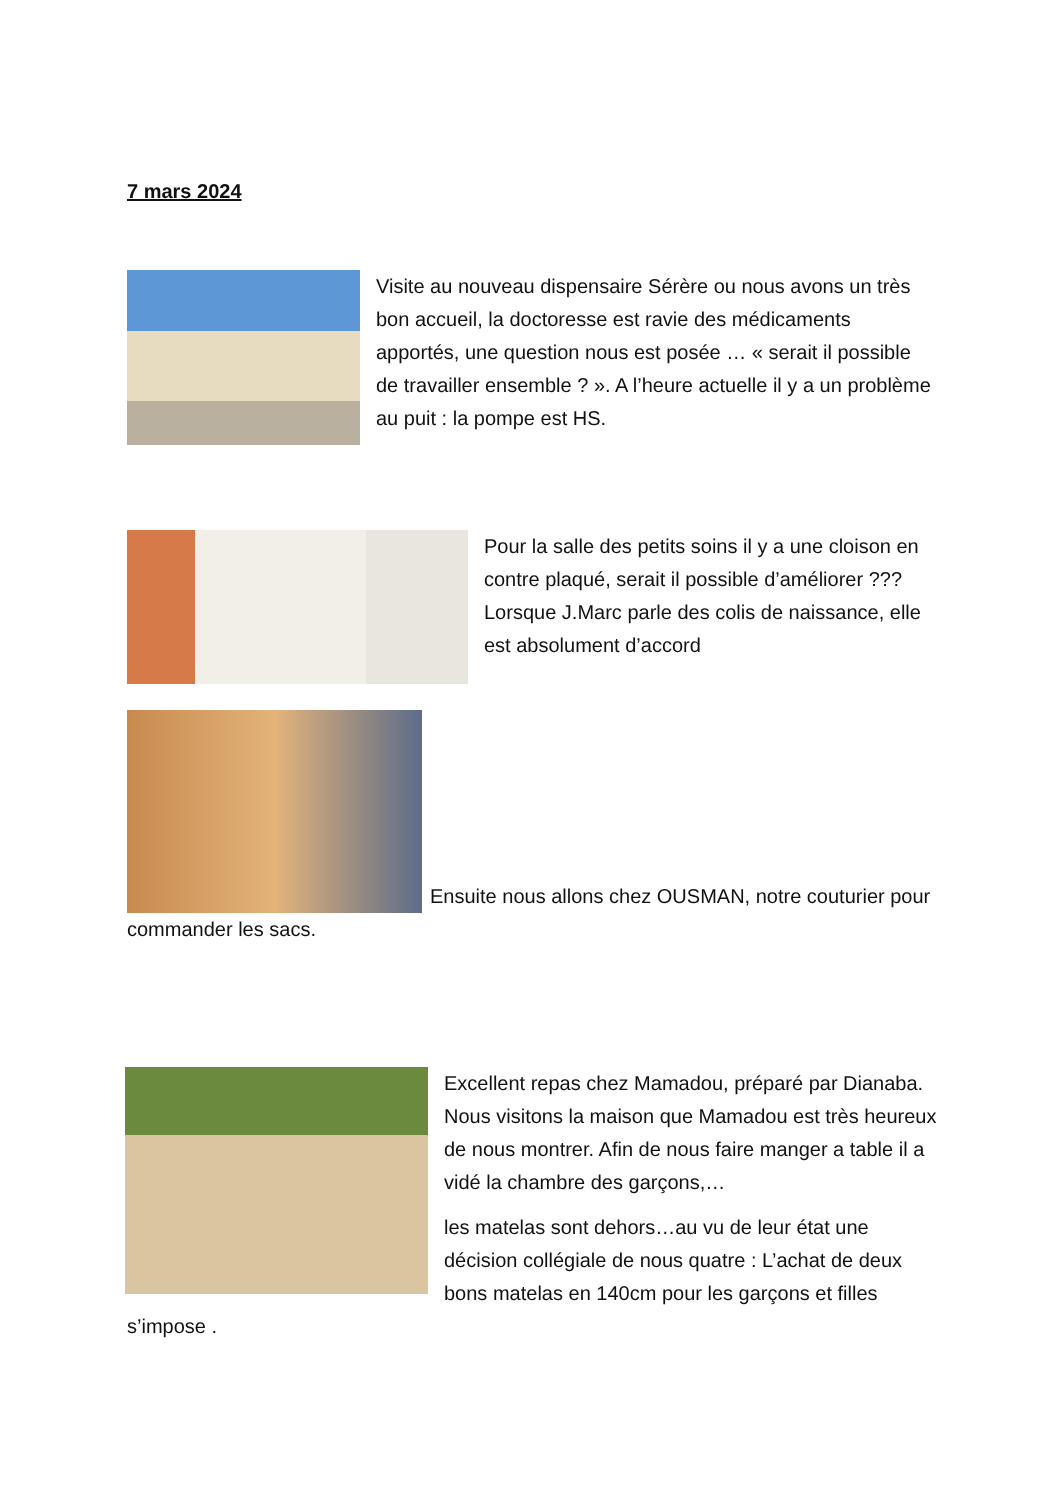7 mars 2024
Visite au nouveau dispensaire Sérère ou nous avons un très bon accueil, la doctoresse est ravie des médicaments apportés, une question nous est posée … « serait il possible de travailler ensemble ? ». A l’heure actuelle il y a un problème au puit : la pompe est HS.
Pour la salle des petits soins il y a une cloison en contre plaqué, serait il possible d’améliorer ???Lorsque J.Marc parle des colis de naissance, elle est absolument d’accord
Ensuite nous allons chez OUSMAN, notre couturier pour commander les sacs.
Excellent repas chez Mamadou, préparé par Dianaba. Nous visitons la maison que Mamadou est très heureux de nous montrer. Afin de nous faire manger a table il a vidé la chambre des garçons,…
les matelas sont dehors…au vu de leur état une décision collégiale de nous quatre : L’achat de deux bons matelas en 140cm pour les garçons et filles s’impose .